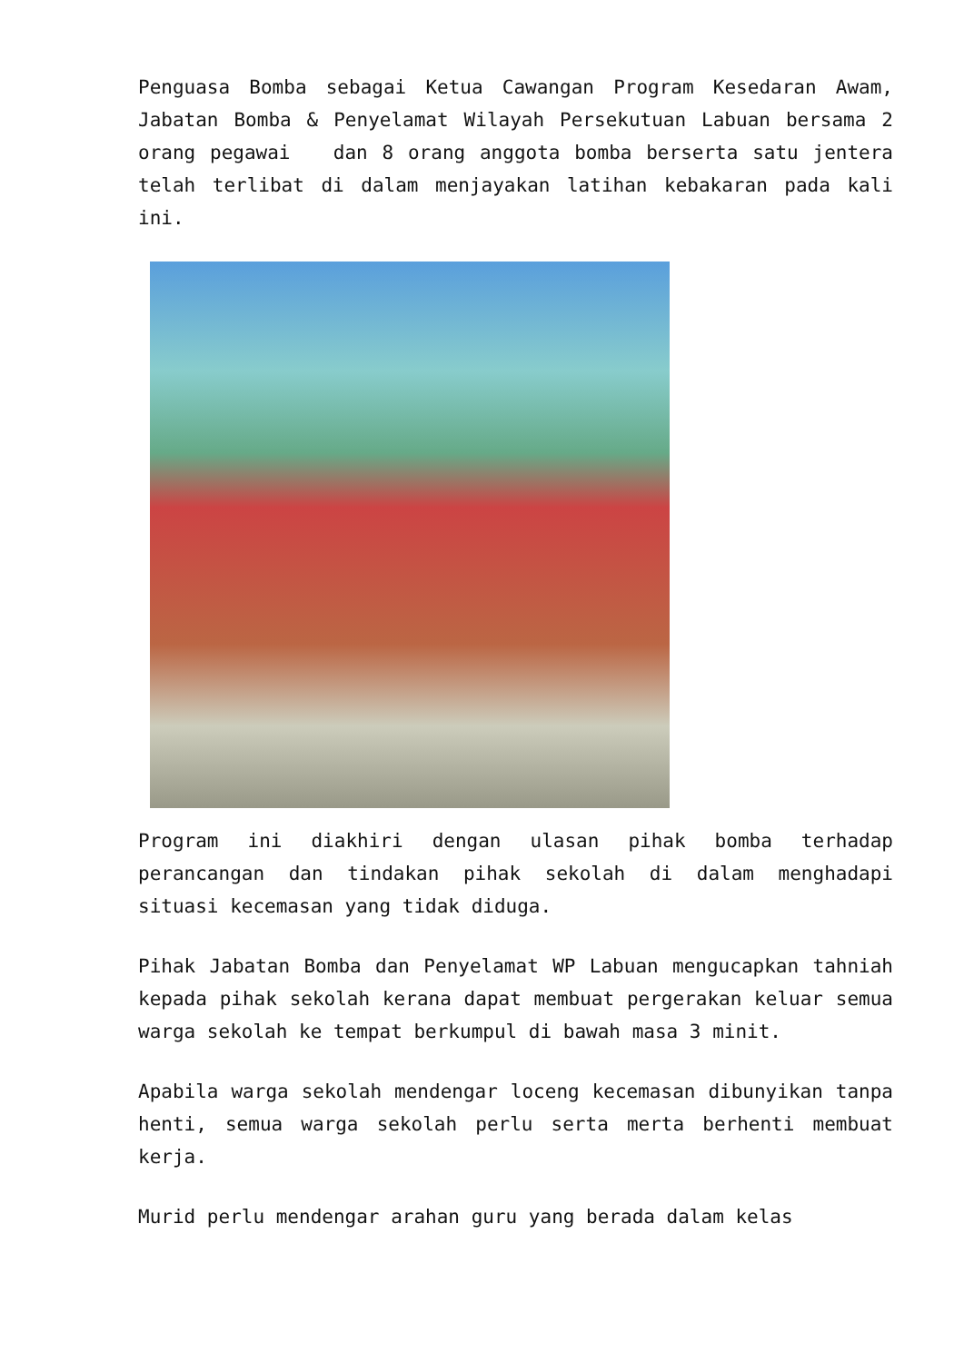Penguasa Bomba sebagai Ketua Cawangan Program Kesedaran Awam, Jabatan Bomba & Penyelamat Wilayah Persekutuan Labuan bersama 2 orang pegawai dan 8 orang anggota bomba berserta satu jentera telah terlibat di dalam menjayakan latihan kebakaran pada kali ini.
Program ini diakhiri dengan ulasan pihak bomba terhadap perancangan dan tindakan pihak sekolah di dalam menghadapi situasi kecemasan yang tidak diduga.
Pihak Jabatan Bomba dan Penyelamat WP Labuan mengucapkan tahniah kepada pihak sekolah kerana dapat membuat pergerakan keluar semua warga sekolah ke tempat berkumpul di bawah masa 3 minit.
Apabila warga sekolah mendengar loceng kecemasan dibunyikan tanpa henti, semua warga sekolah perlu serta merta berhenti membuat kerja.
Murid perlu mendengar arahan guru yang berada dalam kelas